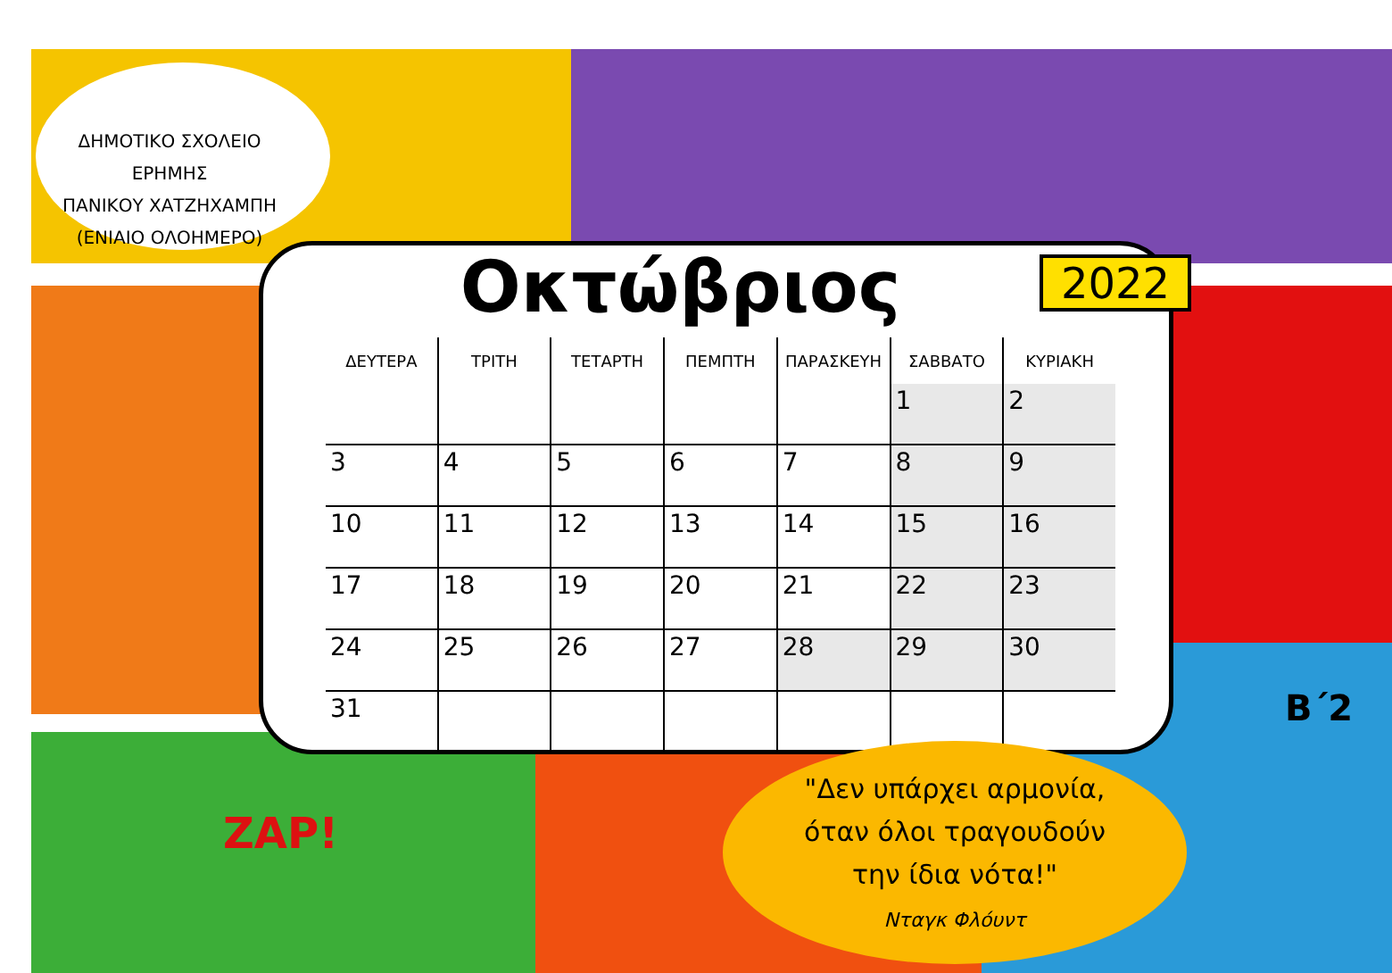ΔΗΜΟΤΙΚΟ ΣΧΟΛΕΙΟ ΕΡΗΜΗΣ
ΠΑΝΙΚΟΥ ΧΑΤΖΗΧΑΜΠΗ
(ΕΝΙΑΙΟ ΟΛΟΗΜΕΡΟ)
Οκτώβριος
2022
| ΔΕΥΤΕΡΑ | ΤΡΙΤΗ | ΤΕΤΑΡΤΗ | ΠΕΜΠΤΗ | ΠΑΡΑΣΚΕΥΗ | ΣΑΒΒΑΤΟ | ΚΥΡΙΑΚΗ |
| --- | --- | --- | --- | --- | --- | --- |
| | | | | | 1 | 2 |
| 3 | 4 | 5 | 6 | 7 | 8 | 9 |
| 10 | 11 | 12 | 13 | 14 | 15 | 16 |
| 17 | 18 | 19 | 20 | 21 | 22 | 23 |
| 24 | 25 | 26 | 27 | 28 | 29 | 30 |
| 31 | | | | | | |
"Δεν υπάρχει αρμονία,
όταν όλοι τραγουδούν
την ίδια νότα!"
Νταγκ Φλόυντ
Β΄2
ZAP!